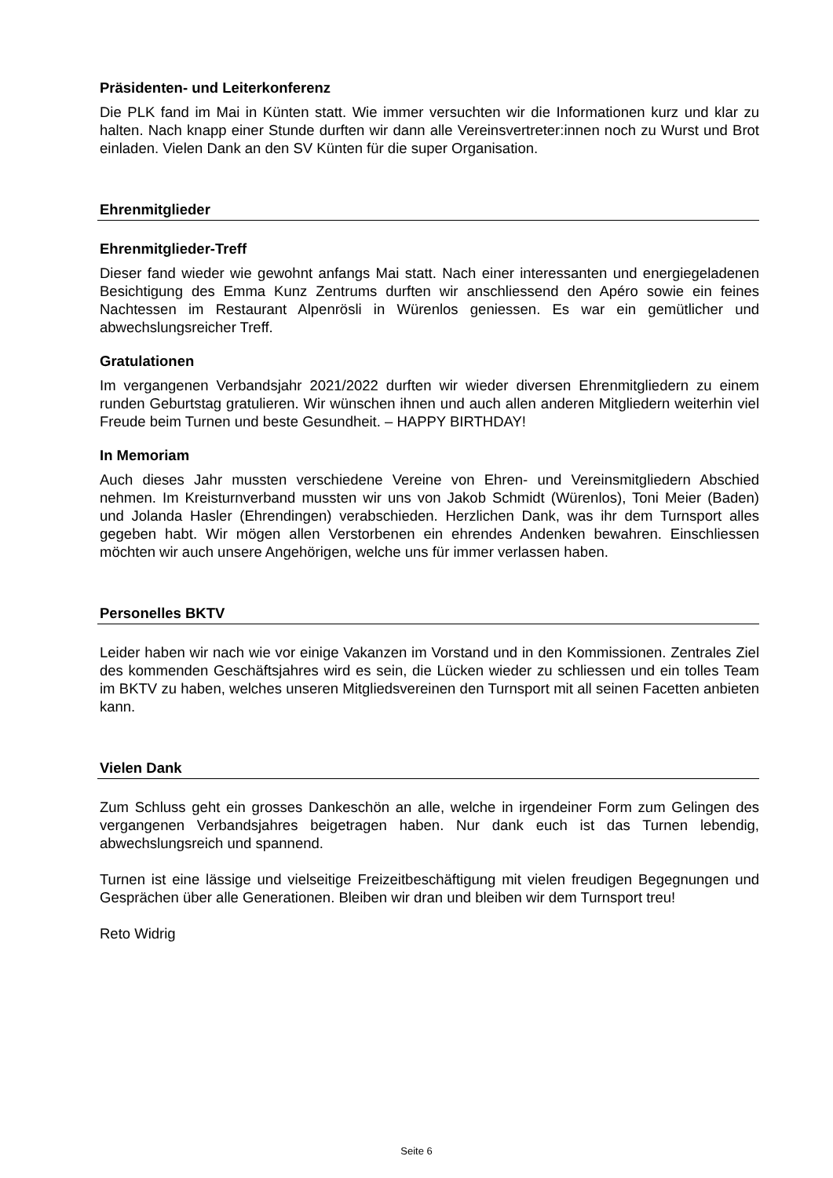Präsidenten- und Leiterkonferenz
Die PLK fand im Mai in Künten statt. Wie immer versuchten wir die Informationen kurz und klar zu halten. Nach knapp einer Stunde durften wir dann alle Vereinsvertreter:innen noch zu Wurst und Brot einladen. Vielen Dank an den SV Künten für die super Organisation.
Ehrenmitglieder
Ehrenmitglieder-Treff
Dieser fand wieder wie gewohnt anfangs Mai statt. Nach einer interessanten und energiegeladenen Besichtigung des Emma Kunz Zentrums durften wir anschliessend den Apéro sowie ein feines Nachtessen im Restaurant Alpenrösli in Würenlos geniessen. Es war ein gemütlicher und abwechslungsreicher Treff.
Gratulationen
Im vergangenen Verbandsjahr 2021/2022 durften wir wieder diversen Ehrenmitgliedern zu einem runden Geburtstag gratulieren. Wir wünschen ihnen und auch allen anderen Mitgliedern weiterhin viel Freude beim Turnen und beste Gesundheit. – HAPPY BIRTHDAY!
In Memoriam
Auch dieses Jahr mussten verschiedene Vereine von Ehren- und Vereinsmitgliedern Abschied nehmen. Im Kreisturnverband mussten wir uns von Jakob Schmidt (Würenlos), Toni Meier (Baden) und Jolanda Hasler (Ehrendingen) verabschieden. Herzlichen Dank, was ihr dem Turnsport alles gegeben habt. Wir mögen allen Verstorbenen ein ehrendes Andenken bewahren. Einschliessen möchten wir auch unsere Angehörigen, welche uns für immer verlassen haben.
Personelles BKTV
Leider haben wir nach wie vor einige Vakanzen im Vorstand und in den Kommissionen. Zentrales Ziel des kommenden Geschäftsjahres wird es sein, die Lücken wieder zu schliessen und ein tolles Team im BKTV zu haben, welches unseren Mitgliedsvereinen den Turnsport mit all seinen Facetten anbieten kann.
Vielen Dank
Zum Schluss geht ein grosses Dankeschön an alle, welche in irgendeiner Form zum Gelingen des vergangenen Verbandsjahres beigetragen haben. Nur dank euch ist das Turnen lebendig, abwechslungsreich und spannend.
Turnen ist eine lässige und vielseitige Freizeitbeschäftigung mit vielen freudigen Begegnungen und Gesprächen über alle Generationen. Bleiben wir dran und bleiben wir dem Turnsport treu!
Reto Widrig
Seite 6